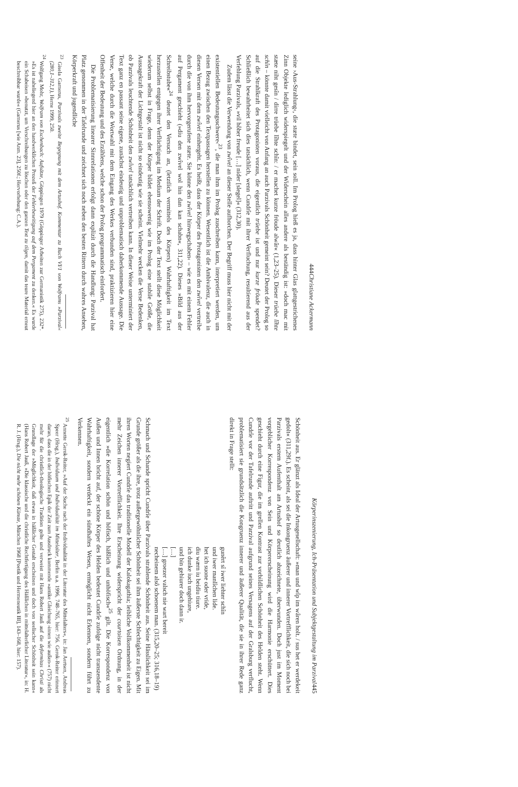444 Christiane Ackermann
seine ›Aus-Strahlung‹, die stæte bindet, sein soll. Im Prolog hieß es ja, dass hinter Glas glattgestrichenes Zinn Objekte lediglich widerspiegelt und der Widerschein alles andere als beständig ist: »doch mac mit stæte niht gesîn / dirre trüebe lîhte schîn: / er machet kurze fröude alwâr« (1,23–25). Dieser trüebe lîhte schîn – könnte damit vielleicht von Anfang an auch Parzivals Schönheit gemeint sein? Deutet der Prolog so auf die Strahlkraft des Protagonisten voraus, die eigentlich trüebe ist und nur kurze fröude spendet? Schließlich bewahrheitet sich dies tatsächlich, wenn Cundrîe mit ihrer Verfluchung, resultierend aus der Verfehlung Parzivals, »vil hôher freude […] nider [slegel]« (312,30).
Zudem lässt die Verwendung von zwîvel an dieser Stelle aufhorchen. Der Begriff muss hier nicht mit der existentiellen Bedeutungsschwere‹<sup>23</sup>, die man ihm im Prolog zuschreiben kann, interpretiert werden, um einen Bezug zwischen den Textpassagen herstellen zu können. Wesentlich ist die Ambivalenz, die auch in diesen Versen mit dem zwîvel einhergeht. Es heißt, dass der Körper des Protagonisten den zwîvel vertreibe durch die von ihm hervorgerufene stæte. Sie könne den zwîvel hinwegschaben‹ – wie es mit einem Fehler auf Pergament geschieht (»diu den zwîvel wol hin dan kan schabn«, 311,22). Dieses »Bild aus der Schreibstube«<sup>24</sup> deutet den Versuch an, (letztlich vermittels des Körpers) Wahrhaftigkeit im Text herzustellen entgegen ihrer Verflüchtigung im Medium der Schrift. Doch der Text stellt diese Möglichkeit wiederum selbst in Frage, denn der Körper bildet ebensowenig wie im Prolog eine stabile Größe, die Aussagekraft der Lichtgestalt ist nicht so eindeutig wie sie scheint. Vielmehr wecken die Verse Bedenken, ob Parzivals leuchtende Schönheit den zwîvel tatsächlich vertreiben kann. In dieser Weise unterminiert der Text ganz en passant seine eigene, zunächst eindeutig und unproblematisch daherkommende Aussage. Die Verse, welche durch die Wortwahl mit dem Eingang des Werkes verbunden sind, praktizieren hier eine Offenheit der Bedeutung und des Erzählens, welche schon der Prolog programmatisch einfordert.
Die Problematisierung linearer Sinnrelationen erfolgt dann explizit durch die Handlung: Parzival hat Platz genommen in der Tafelrunde und zeichnet sich noch neben den besten Rittern durch wahres Ansehen, Körperkraft und jugendliche
<sup>23</sup> Gisela Garnerus, Parzivals zweite Begegnung mit dem Artushof. Kommentar zu Buch VI/1 von Wolframs »Parzival« (280,1–312,1), Herne 1999, 250.
<sup>24</sup> Wolfgang Mohr, Wolfram von Eschenbach: Aufsätze, Göppingen 1979 (Göppinger Arbeiten zur Germanistik 275), 232*. »Es ist naheliegend hier an den handwerklichen Prozeß der Fehlerbeseitigung auf dem Pergament zu denken.« Es wurde ein Schabeisen »benutzt, um Verschreibungen zu löschen oder den ganzen Text zu tilgen, damit das teure Material erneut beschreibbar wurde« (Garnerus [wie Anm. 23], 250f.; Hervorhebung: C.A.).
Körperinszenierung, Ich-Präsentation und Subjektgestaltung im Parzival 445
Schönheit aus. Er glänzt als Ideal der Artusgesellschaft: »man und wîp im wâren holt. / sus het er werdekeit gedolt« (311,29f.). Es scheint, als sei die Inkongruenz äußerer und innerer Vortrefflichkeit, die sich noch bei Parzivals erstem Aufenthalt am Artushof so deutlich abzeichnete, überwunden. Doch just im Moment vorgeblicher Korrespondenz von Sein und Körpererscheinung wird die Harmonie erschüttert. Dies geschieht durch eine Figur, die im grellen Kontrast zur vorbildlichen Schönheit des Helden steht. Wenn Cundrîe vor der Tafelrunde auftritt und Parzival aufgrund seines Versagens auf der Gralsburg verflucht, problematisiert sie grundsätzlich die Kongruenz innerer und äußerer Qualität, die sie in ihrer Rede ganz direkt in Frage stellt:
gunêrt sî iwer liehter schîn
und iwer manlîchen lide.
het ich suone oder vride,
diu wærn iu beidiu tiure.
ich dunke iuch ungehiure,
und bin gehiurer doch dann ir.
[…]
[…] groezer valsch nie wart bereit
necheinem alsô schoenem man. (315,20–25; 316,18–19)
Schmach und Schande spricht Cundrîe über Parzivals strahlende Schönheit aus. Seine Hässlichkeit sei im Grunde größer als die ihre, trotz außergewöhnlicher Schönheit sei ihm äußerste Schlechtigkeit zu Eigen. Mit ihren Worten negiert Cundrîe das traditionelle Modell der Kalokagathia; leibliche Vollkommenheit ist nicht mehr Zeichen innerer Vortrefflichkeit. Ihre Erscheinung widerspricht der courtoisen Ordnung, in der eigentlich »die Korrelation schön und höfisch, häßlich und unhöfisch«<sup>25</sup> gilt. Die Korrespondenz von Außen und Innen bricht auf, der schöne Körper des Helden bedeutet Cundrîe zufolge nicht transzendente Wahrhaftigkeit, sondern verdeckt ein sündhaftes Wesen, ermöglicht nicht Erkennen, sondern führt zu Verkennen.
<sup>25</sup> Annette Gerok-Reiter, »Auf der Suche nach der Individualität in der Literatur des Mittelalters«, in: Jan Aertsen, Andreas Speer (Hrsg.), Individuum und Individualität im Mittelalter, Berlin u.a. 1996, 748–765, hier: 756. Gerok-Reiter erinnert daran, dass die in der höfischen Epik der Zeit zum Ausdruck kommende »antike Gleichung ›innen wie außen‹« (757) nicht mehr für die christlich-theologische Tradition gelte und verweist mit Hans Robert Jauß auf die deformitas Christi als Grundlage der »Möglichkeit, daß etwas in häßlicher Gestalt erscheinen und doch von seelischer Schönheit sein kann« (Hans Robert Jauß, »Die klassische und die christliche Rechtfertigung des Häßlichen in mittelalterlicher Literatur«, in: H. R. J. (Hrsg.), Die nicht mehr schönen Künste, München 1968 [Poetik und Hermeneutik III], 143–168, hier: 157).